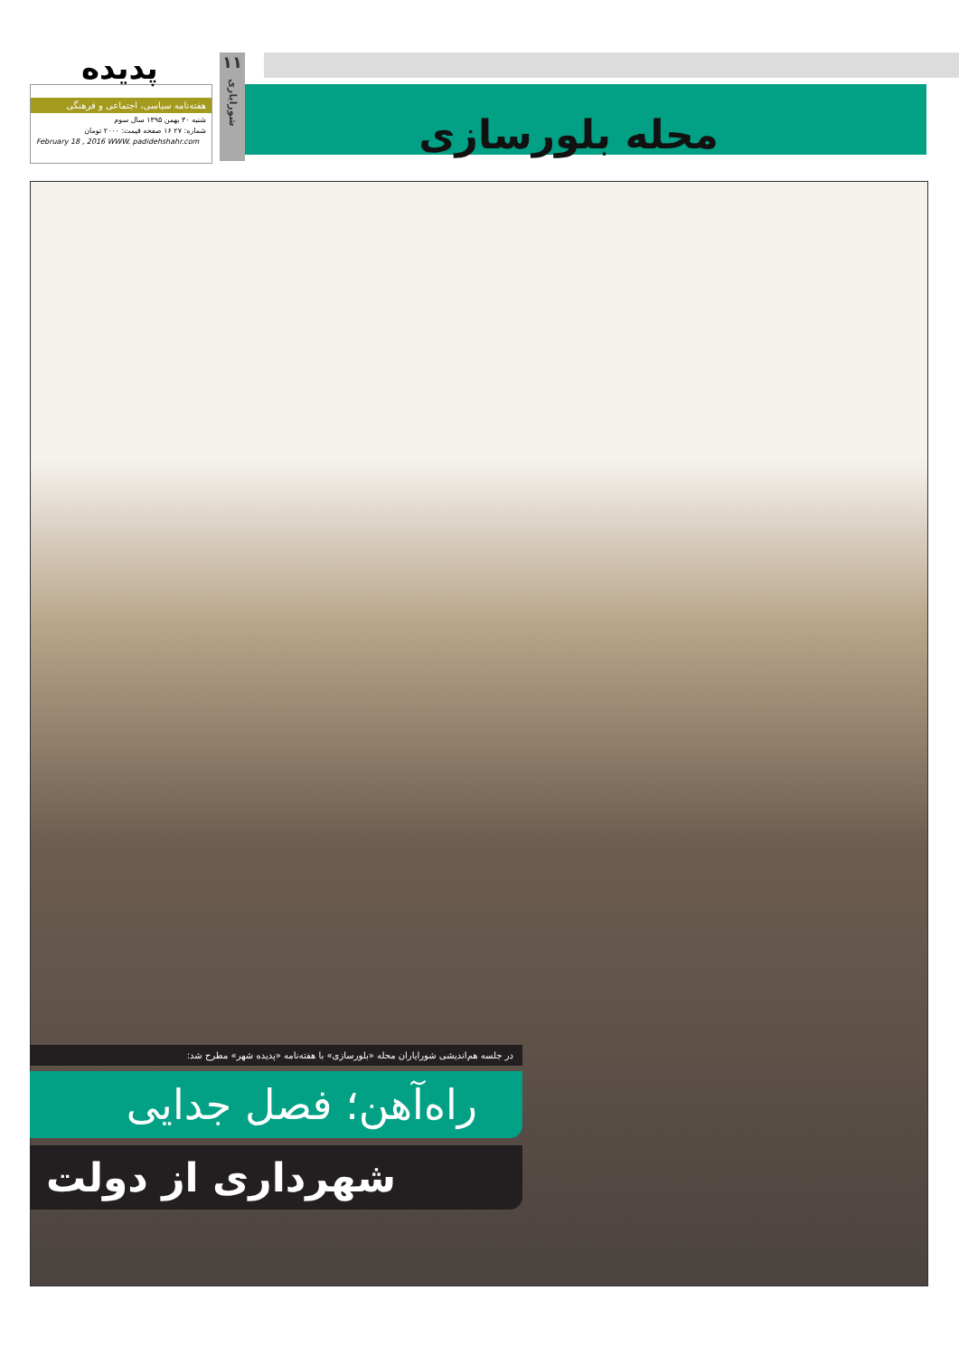هفته‌نامه سیاسی، اجتماعی و فرهنگی
شنبه ۳۰ بهمن ۱۳۹۵ سال سوم
شماره: ۲۷ ۱۶ صفحه قیمت: ۲۰۰۰ تومان
February 18 , 2016 WWW. padidehshahr.com
پدیده
۱۱
شورایاری
محله بلورسازی
در جلسه هم‌اندیشی شورایاران محله «بلورسازی» با هفته‌نامه «پدیده شهر» مطرح شد:
راه‌آهن؛ فصل جدایی
شهرداری از دولت